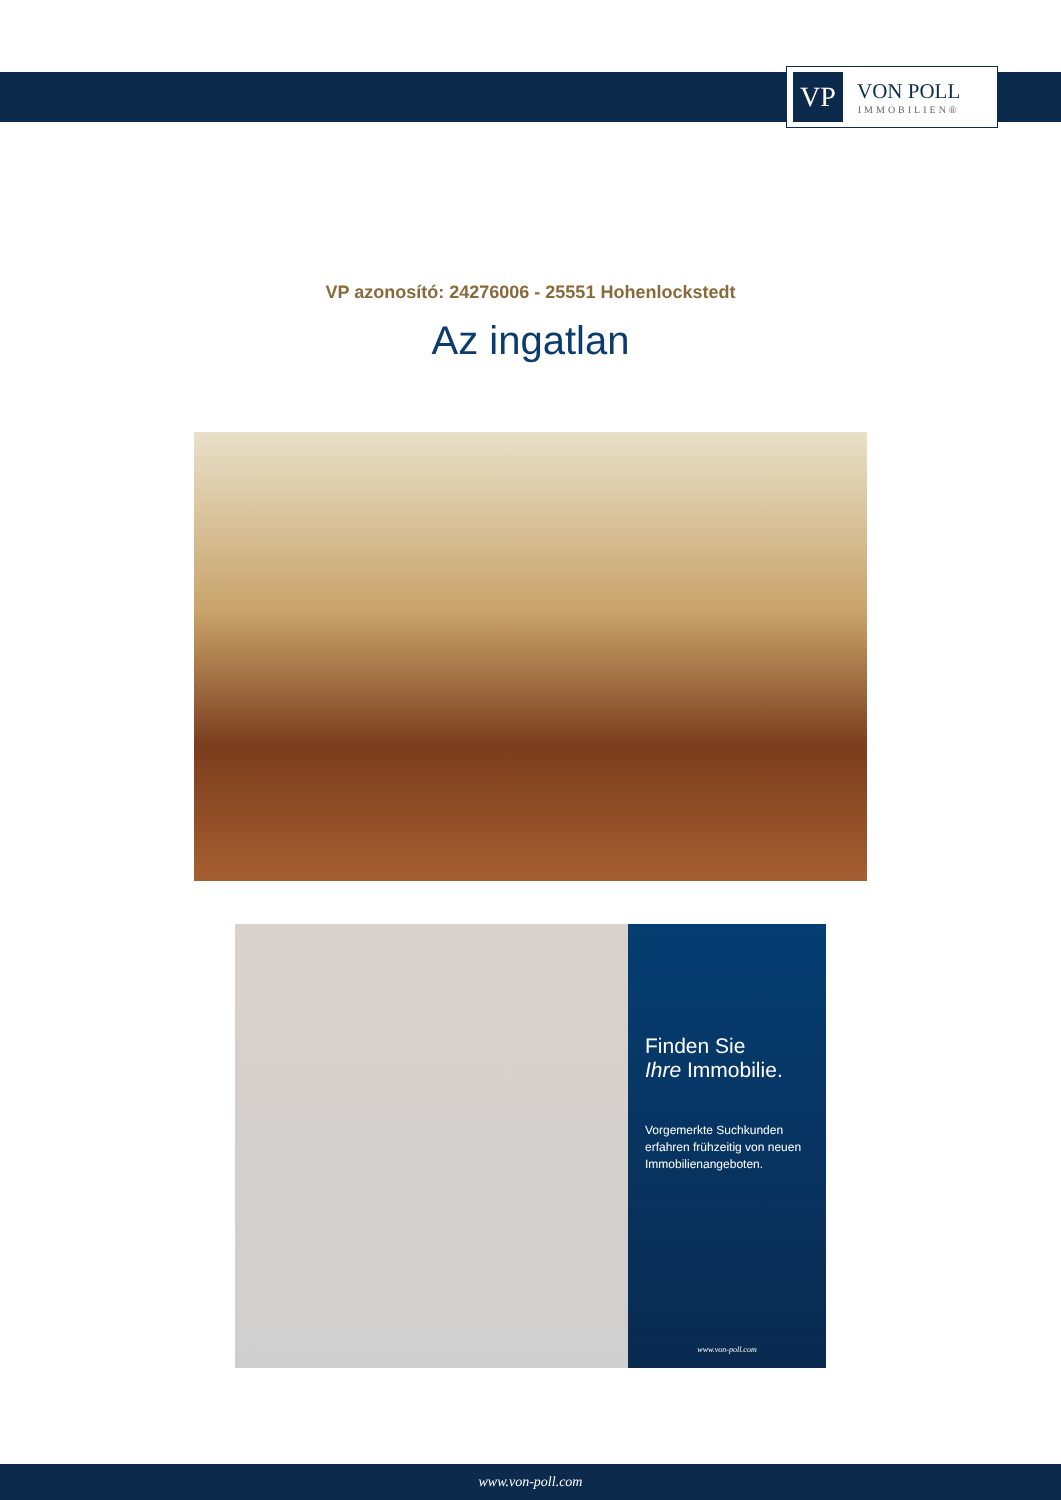VP
VON POLL
IMMOBILIEN®
VP azonosító: 24276006 - 25551 Hohenlockstedt
Az ingatlan
Finden Sie
Ihre Immobilie.
Vorgemerkte Suchkunden erfahren frühzeitig von neuen Immobilienangeboten.
www.von-poll.com
www.von-poll.com